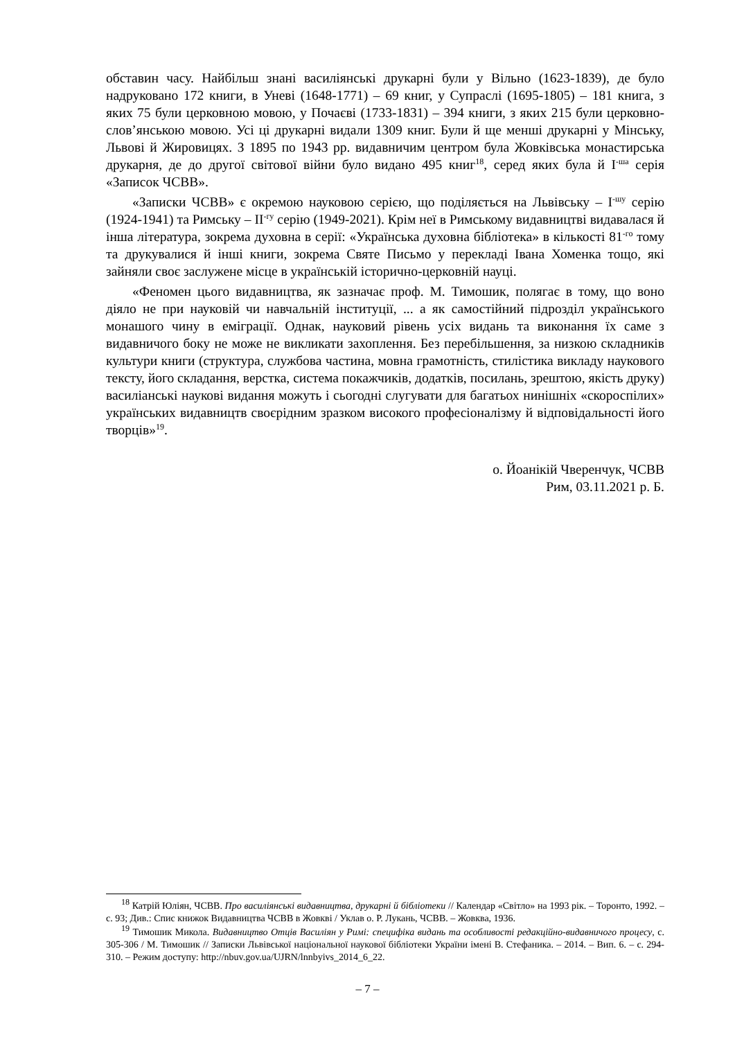обставин часу. Найбільш знані василіянські друкарні були у Вільно (1623-1839), де було надруковано 172 книги, в Уневі (1648-1771) – 69 книг, у Супраслі (1695-1805) – 181 книга, з яких 75 були церковною мовою, у Почаєві (1733-1831) – 394 книги, з яких 215 були церковно-слов’янською мовою. Усі ці друкарні видали 1309 книг. Були й ще менші друкарні у Мінську, Львові й Жировицях. З 1895 по 1943 рр. видавничим центром була Жовківська монастирська друкарня, де до другої світової війни було видано 495 книг<sup>18</sup>, серед яких була й І<sup>-ша</sup> серія «Записок ЧСВВ».
«Записки ЧСВВ» є окремою науковою серією, що поділяється на Львівську – І<sup>-шу</sup> серію (1924-1941) та Римську – ІІ<sup>-гу</sup> серію (1949-2021). Крім неї в Римському видавництві видавалася й інша література, зокрема духовна в серії: «Українська духовна бібліотека» в кількості 81<sup>-го</sup> тому та друкувалися й інші книги, зокрема Святе Письмо у перекладі Івана Хоменка тощо, які зайняли своє заслужене місце в українській історично-церковній науці.
«Феномен цього видавництва, як зазначає проф. М. Тимошик, полягає в тому, що воно діяло не при науковій чи навчальній інституції, ... а як самостійний підрозділ українського монашого чину в еміграції. Однак, науковий рівень усіх видань та виконання їх саме з видавничого боку не може не викликати захоплення. Без перебільшення, за низкою складників культури книги (структура, службова частина, мовна грамотність, стилістика викладу наукового тексту, його складання, верстка, система покажчиків, додатків, посилань, зрештою, якість друку) василіанські наукові видання можуть і сьогодні слугувати для багатьох нинішніх «скороспілих» українських видавництв своєрідним зразком високого професіоналізму й відповідальності його творців»<sup>19</sup>.
о. Йоанікій Чверенчук, ЧСВВ
Рим, 03.11.2021 р. Б.
<sup>18</sup> Катрій Юліян, ЧСВВ. Про василіянські видавництва, друкарні й бібліотеки // Календар «Світло» на 1993 рік. – Торонто, 1992. – с. 93; Див.: Спис книжок Видавництва ЧСВВ в Жовкві / Уклав о. Р. Лукань, ЧСВВ. – Жовква, 1936.
<sup>19</sup> Тимошик Микола. Видавництво Отців Василіян у Римі: специфіка видань та особливості редакційно-видавничого процесу, с. 305-306 / М. Тимошик // Записки Львівської національної наукової бібліотеки України імені В. Стефаника. – 2014. – Вип. 6. – с. 294-310. – Режим доступу: http://nbuv.gov.ua/UJRN/lnnbyivs_2014_6_22.
– 7 –